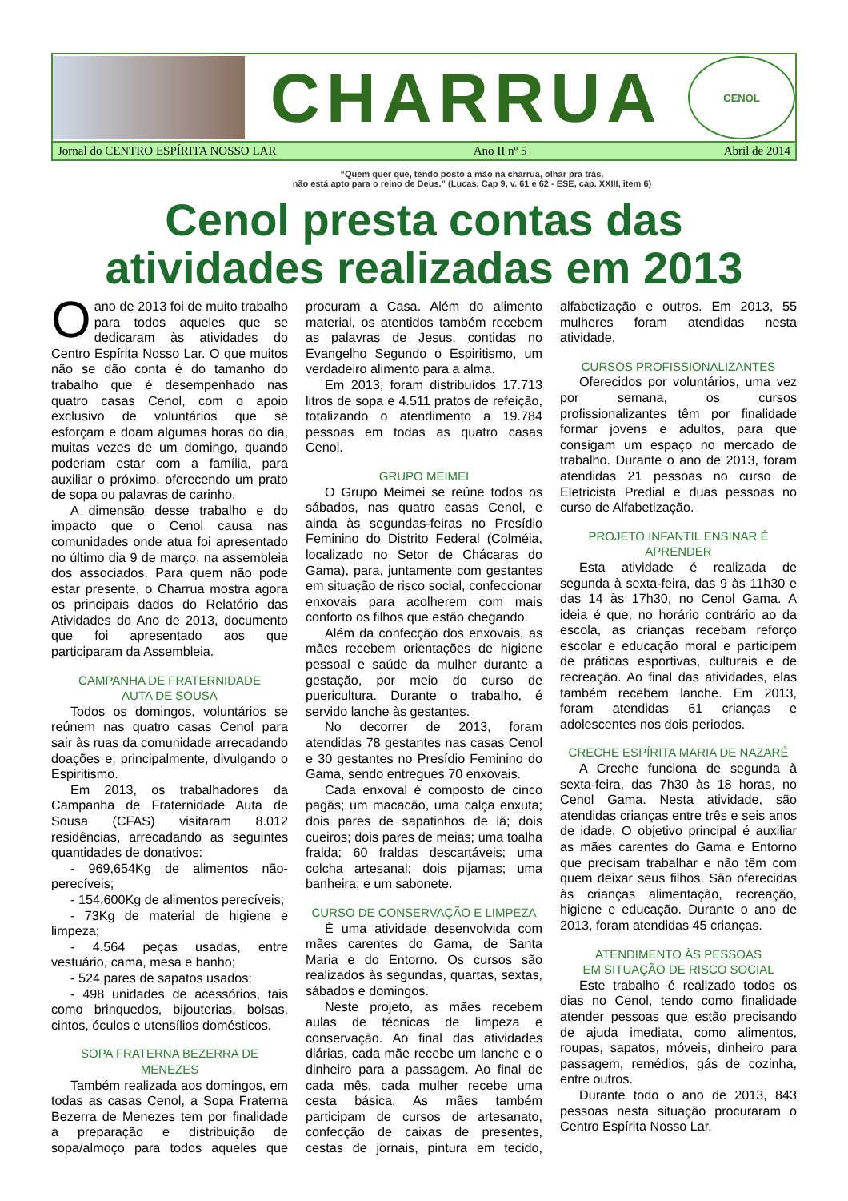CHARRUA
CENOL
Jornal do CENTRO ESPÍRITA NOSSO LAR Ano II nº 5 Abril de 2014
“Quem quer que, tendo posto a mão na charrua, olhar pra trás,
não está apto para o reino de Deus.” (Lucas, Cap 9, v. 61 e 62 - ESE, cap. XXIII, item 6)
Cenol presta contas das atividades realizadas em 2013
Oano de 2013 foi de muito trabalho para todos aqueles que se dedicaram às atividades do Centro Espírita Nosso Lar. O que muitos não se dão conta é do tamanho do trabalho que é desempenhado nas quatro casas Cenol, com o apoio exclusivo de voluntários que se esforçam e doam algumas horas do dia, muitas vezes de um domingo, quando poderiam estar com a família, para auxiliar o próximo, oferecendo um prato de sopa ou palavras de carinho.
A dimensão desse trabalho e do impacto que o Cenol causa nas comunidades onde atua foi apresentado no último dia 9 de março, na assembleia dos associados. Para quem não pode estar presente, o Charrua mostra agora os principais dados do Relatório das Atividades do Ano de 2013, documento que foi apresentado aos que participaram da Assembleia.
CAMPANHA DE FRATERNIDADE
AUTA DE SOUSA
Todos os domingos, voluntários se reúnem nas quatro casas Cenol para sair às ruas da comunidade arrecadando doações e, principalmente, divulgando o Espiritismo.
Em 2013, os trabalhadores da Campanha de Fraternidade Auta de Sousa (CFAS) visitaram 8.012 residências, arrecadando as seguintes quantidades de donativos:
- 969,654Kg de alimentos não-perecíveis;
- 154,600Kg de alimentos perecíveis;
- 73Kg de material de higiene e limpeza;
- 4.564 peças usadas, entre vestuário, cama, mesa e banho;
- 524 pares de sapatos usados;
- 498 unidades de acessórios, tais como brinquedos, bijouterias, bolsas, cintos, óculos e utensílios domésticos.
SOPA FRATERNA BEZERRA DE MENEZES
Também realizada aos domingos, em todas as casas Cenol, a Sopa Fraterna Bezerra de Menezes tem por finalidade a preparação e distribuição de sopa/almoço para todos aqueles que procuram a Casa. Além do alimento material, os atentidos também recebem as palavras de Jesus, contidas no Evangelho Segundo o Espiritismo, um verdadeiro alimento para a alma.
Em 2013, foram distribuídos 17.713 litros de sopa e 4.511 pratos de refeição, totalizando o atendimento a 19.784 pessoas em todas as quatro casas Cenol.
GRUPO MEIMEI
O Grupo Meimei se reúne todos os sábados, nas quatro casas Cenol, e ainda às segundas-feiras no Presídio Feminino do Distrito Federal (Colméia, localizado no Setor de Chácaras do Gama), para, juntamente com gestantes em situação de risco social, confeccionar enxovais para acolherem com mais conforto os filhos que estão chegando.
Além da confecção dos enxovais, as mães recebem orientações de higiene pessoal e saúde da mulher durante a gestação, por meio do curso de puericultura. Durante o trabalho, é servido lanche às gestantes.
No decorrer de 2013, foram atendidas 78 gestantes nas casas Cenol e 30 gestantes no Presídio Feminino do Gama, sendo entregues 70 enxovais.
Cada enxoval é composto de cinco pagãs; um macacão, uma calça enxuta; dois pares de sapatinhos de lã; dois cueiros; dois pares de meias; uma toalha fralda; 60 fraldas descartáveis; uma colcha artesanal; dois pijamas; uma banheira; e um sabonete.
CURSO DE CONSERVAÇÃO E LIMPEZA
É uma atividade desenvolvida com mães carentes do Gama, de Santa Maria e do Entorno. Os cursos são realizados às segundas, quartas, sextas, sábados e domingos.
Neste projeto, as mães recebem aulas de técnicas de limpeza e conservação. Ao final das atividades diárias, cada mãe recebe um lanche e o dinheiro para a passagem. Ao final de cada mês, cada mulher recebe uma cesta básica. As mães também participam de cursos de artesanato, confecção de caixas de presentes, cestas de jornais, pintura em tecido, alfabetização e outros. Em 2013, 55 mulheres foram atendidas nesta atividade.
CURSOS PROFISSIONALIZANTES
Oferecidos por voluntários, uma vez por semana, os cursos profissionalizantes têm por finalidade formar jovens e adultos, para que consigam um espaço no mercado de trabalho. Durante o ano de 2013, foram atendidas 21 pessoas no curso de Eletricista Predial e duas pessoas no curso de Alfabetização.
PROJETO INFANTIL ENSINAR É APRENDER
Esta atividade é realizada de segunda à sexta-feira, das 9 às 11h30 e das 14 às 17h30, no Cenol Gama. A ideia é que, no horário contrário ao da escola, as crianças recebam reforço escolar e educação moral e participem de práticas esportivas, culturais e de recreação. Ao final das atividades, elas também recebem lanche. Em 2013, foram atendidas 61 crianças e adolescentes nos dois periodos.
CRECHE ESPÍRITA MARIA DE NAZARÉ
A Creche funciona de segunda à sexta-feira, das 7h30 às 18 horas, no Cenol Gama. Nesta atividade, são atendidas crianças entre três e seis anos de idade. O objetivo principal é auxiliar as mães carentes do Gama e Entorno que precisam trabalhar e não têm com quem deixar seus filhos. São oferecidas às crianças alimentação, recreação, higiene e educação. Durante o ano de 2013, foram atendidas 45 crianças.
ATENDIMENTO ÀS PESSOAS
EM SITUAÇÃO DE RISCO SOCIAL
Este trabalho é realizado todos os dias no Cenol, tendo como finalidade atender pessoas que estão precisando de ajuda imediata, como alimentos, roupas, sapatos, móveis, dinheiro para passagem, remédios, gás de cozinha, entre outros.
Durante todo o ano de 2013, 843 pessoas nesta situação procuraram o Centro Espírita Nosso Lar.